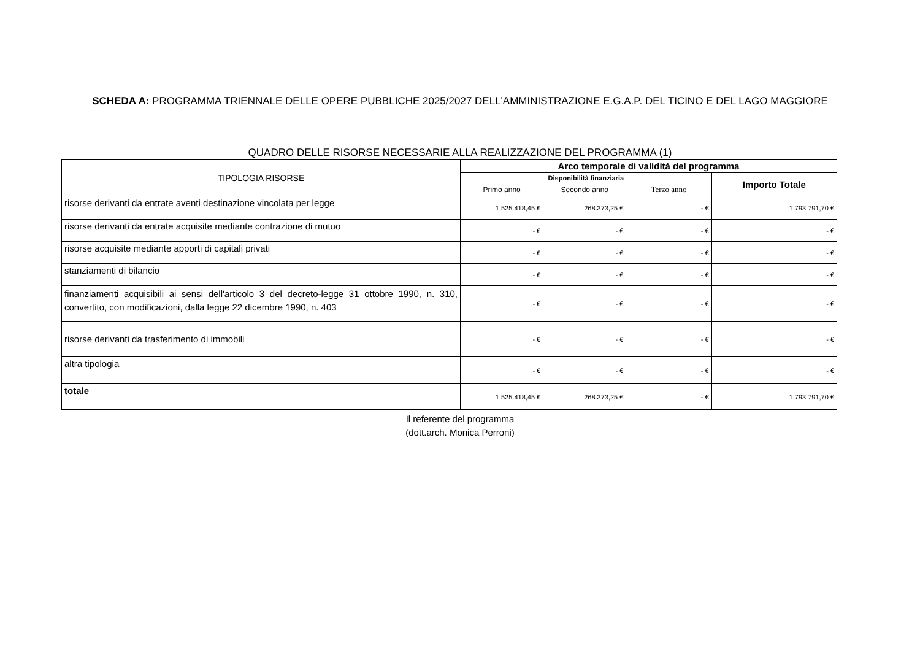SCHEDA A: PROGRAMMA TRIENNALE DELLE OPERE PUBBLICHE 2025/2027 DELL'AMMINISTRAZIONE E.G.A.P. DEL TICINO E DEL LAGO MAGGIORE
QUADRO DELLE RISORSE NECESSARIE ALLA REALIZZAZIONE DEL PROGRAMMA (1)
| TIPOLOGIA RISORSE | Arco temporale di validità del programma | | | |
| --- | --- | --- | --- | --- |
| | Disponibilità finanziaria | | | Importo Totale |
| | Primo anno | Secondo anno | Terzo anno | |
| risorse derivanti da entrate aventi destinazione vincolata per legge | 1.525.418,45 € | 268.373,25 € | - € | 1.793.791,70 € |
| risorse derivanti da entrate acquisite mediante contrazione di mutuo | - € | - € | - € | - € |
| risorse acquisite mediante apporti di capitali privati | - € | - € | - € | - € |
| stanziamenti di bilancio | - € | - € | - € | - € |
| finanziamenti acquisibili ai sensi dell'articolo 3 del decreto-legge 31 ottobre 1990, n. 310, convertito, con modificazioni, dalla legge 22 dicembre 1990, n. 403 | - € | - € | - € | - € |
| risorse derivanti da trasferimento di immobili | - € | - € | - € | - € |
| altra tipologia | - € | - € | - € | - € |
| totale | 1.525.418,45 € | 268.373,25 € | - € | 1.793.791,70 € |
Il referente del programma
(dott.arch. Monica Perroni)